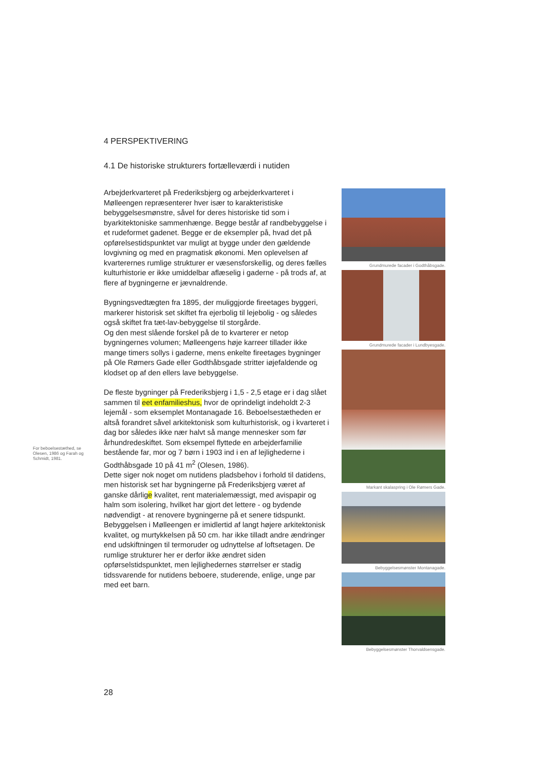4 PERSPEKTIVERING
4.1 De historiske strukturers fortælleværdi i nutiden
Arbejderkvarteret på Frederiksbjerg og arbejderkvarteret i Mølleengen repræsenterer hver især to karakteristiske bebyggelsesmønstre, såvel for deres historiske tid som i byarkitektoniske sammenhænge. Begge består af randbebyggelse i et rudeformet gadenet. Begge er de eksempler på, hvad det på opførelsestidspunktet var muligt at bygge under den gældende lovgivning og med en pragmatisk økonomi. Men oplevelsen af kvarterernes rumlige strukturer er væsensforskellig, og deres fælles kulturhistorie er ikke umiddelbar aflæselig i gaderne - på trods af, at flere af bygningerne er jævnaldrende.
Bygningsvedtægten fra 1895, der muliggjorde fireetages byggeri, markerer historisk set skiftet fra ejerbolig til lejebolig - og således også skiftet fra tæt-lav-bebyggelse til storgårde.
Og den mest slående forskel på de to kvarterer er netop bygningernes volumen; Mølleengens høje karreer tillader ikke mange timers sollys i gaderne, mens enkelte fireetages bygninger på Ole Rømers Gade eller Godthåbsgade stritter iøjefaldende og klodset op af den ellers lave bebyggelse.
De fleste bygninger på Frederiksbjerg i 1,5 - 2,5 etage er i dag slået sammen til eet enfamilieshus, hvor de oprindeligt indeholdt 2-3 lejemål - som eksemplet Montanagade 16. Beboelsestætheden er altså forandret såvel arkitektonisk som kulturhistorisk, og i kvarteret i dag bor således ikke nær halvt så mange mennesker som før århundredeskiftet. Som eksempel flyttede en arbejderfamilie bestående far, mor og 7 børn i 1903 ind i en af lejlighederne i Godthåbsgade 10 på 41 m<sup>2</sup> (Olesen, 1986).
Dette siger nok noget om nutidens pladsbehov i forhold til datidens, men historisk set har bygningerne på Frederiksbjerg været af ganske dårlige kvalitet, rent materialemæssigt, med avispapir og halm som isolering, hvilket har gjort det lettere - og bydende nødvendigt - at renovere bygningerne på et senere tidspunkt.
Bebyggelsen i Mølleengen er imidlertid af langt højere arkitektonisk kvalitet, og murtykkelsen på 50 cm. har ikke tilladt andre ændringer end udskiftningen til termoruder og udnyttelse af loftsetagen. De rumlige strukturer her er derfor ikke ændret siden opførselstidspunktet, men lejlighedernes størrelser er stadig tidssvarende for nutidens beboere, studerende, enlige, unge par med eet barn.
For beboelsestæthed, se Olesen, 1986 og Farah og Schmidt, 1981.
Grundmurede facader i Godthåbsgade.
Grundmurede facader i Lundbyesgade.
Markant skalaspring i Ole Rømers Gade.
Bebyggelsesmønster Montanagade.
Bebyggelsesmønster Thorvaldsensgade.
28